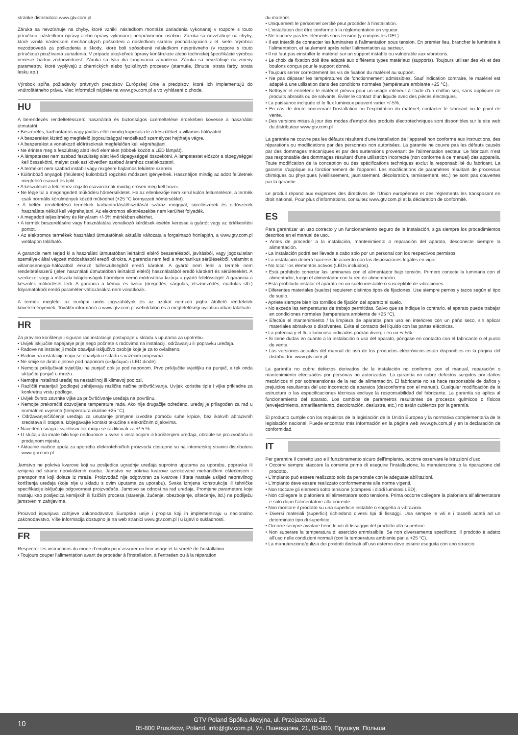stránke distribútora www.gtv.com.pl.
Záruka sa nevzťahuje na chyby, ktoré vznikli následkom montáže zariadenia vykonanej v rozpore s touto príručkou, následkom opravy alebo úpravy vykonanej neoprávnenou osobou. Záruka sa nevzťahuje na chyby, ktoré vznikli následkom mechanických poškodení a následkom skratov pochádzajúcich z el. siete. Výrobca nezodpovedá za poškodenia a škody, ktoré boli spôsobené následkom nesprávneho (v rozpore s touto príručkou) používania zariadenia. V prípade akejkoľvek úpravy konštrukcie alebo technickej špecifikácie výrobca nenesie žiadnu zodpovednosť. Záruka sa týka iba fungovania zariadenia. Záruka sa nevzťahuje na zmeny parametrov, ktoré vyplývajú z chemických alebo fyzikálnych procesov (starnutie, žltnutie, strata farby, strata lesku ap.)
Výrobok spĺňa požiadavky právnych predpisov Európskej únie a predpisov, ktoré ich implementujú do vnútroštátneho práva. Viac informácií nájdete na www.gtv.com.pl a vo vyhlásení o zhode.
HU
A berendezés rendeltetésszerű használata és biztonságos üzemeltetése érdekében kövesse a használati útmutatót.
• Beszerelés, karbantartás vagy javítás előtt mindig kapcsolja le a készüléket a villamos hálózatról.
• A beszerelést kizárólag megfelelő jogosultsággal rendelkező személyzet hajthatja végre.
• A beszerelést a vonatkozó előírásoknak megfelelően kell végrehajtani.
• Ne érintse meg a feszültség alatt lévő elemeket (többek között a LED lámpát).
• A lámpatestet nem szabad feszültség alatt lévő tápegységgel összekötni. A lámpatestet először a tápegységgel kell összekötni, melyet csak ezt követően szabad áramhoz csatlakoztatni.
• A terméket nem szabad instabil vagy rezgésre hajlamos felületre szerelni
• Különböző anyagok (felületek) különböző rögzítési módszert igényelnek. Használjon mindig az adott felületnek megfelelő csavart és tiplit.
• A készüléket a felülethez rögzítő csavaroknak mindig erősen meg kell húzni.
• Ne lépje túl a megengedett működési hőmérsékletet. Ha az ellenkezője nem kerül külön feltüntetésre, a termék csak normális körülmények között működhet (+25 °C környezeti hőmérséklet).
• A beltéri rendeltetésű termékek karbantartását/tisztítását száraz ronggyal, súrolószerek és oldószerek használata nélkül kell végrehajtani. Az elektromos alkatrészekbe nem kerülhet folyadék.
• A megadott teljesítmény és fényáram +/-5% mértékben eltérhet.
• A termék beszerelésére vagy használatára vonatkozó kérdések esetén keresse a gyártót vagy az értékesítési pontot.
• Az elektromos termékek használati útmutatóinak aktuális változata a forgalmazó honlapján, a www.gtv.com.pl weblapon található.
A garancia nem terjed ki a használati útmutatóban leírtaktól eltérő beszerelésből, javításból, vagy jogosulatlan személyek által végzett módosításból eredő károkra. A garancia nem fedi a mechanikus sérülésekből, valamint a villamosenergia-hálózatból érkező túlfeszültségből eredő károkat. A gyártó nem felel a termék nem rendeltetésszerű (jelen használati útmutatóban leírtaktól eltérő) használatából eredő károkért és sérülésekért. A szerkezet vagy a műszaki tulajdonságok bármilyen nemű módosítása kizárja a gyártó felelősségét. A garancia a készülék működését fedi. A garancia a kémiai és fizikai (öregedés, sárgulás, elszíneződés, mattulás stb.) folyamatokból eredő paraméter-változásokra nem vonatkozik.
A termék megfelel az európai uniós jogszabályok és az azokat nemzeti jogba átültető rendeletek követelményeinek. További információ a www.gtv.com.pl weboldalon és a megfelelőségi nyilatkozatban található.
HR
Za pravilno korištenje i siguran rad instalacije postupajte u skladu s uputama za upotrebu.
• Uvijek isključite napajanje prije nego počnete s radovima na instalaciji, održavanju ili popravku uređaja.
• Radove na instalaciji može obavljati isključivo osoblje koje je za to ovlašteno.
• Radovi na instalaciji mogu se obavljati u skladu s važećim propisima.
• Ne smije se dirati dijelove pod naponom (uključujući i LED diode).
• Nemojte priključivati svjetiljku na punjač dok je pod naponom. Prvo priključite svjetiljku na punjač, a tek onda uključite punjač u mrežu.
• Nemojte instalirati uređaj na nestabilnoj ili klimavoj podlozi.
• Različiti materijali (podloge) zahtijevaju različite načine pričvršćivanja. Uvijek koristite tiple i vijke prikladne za konkretnu vrstu podloge.
• Uvijek čvrsto zavrnite vijke za pričvršćivanje uređaja na površinu.
• Nemojte prekoračiti dozvoljene temperature rada. Ako nije drugačije određeno, uređaj je prilagođen za rad u normalnim uvjetima (temperatura okoline +25 °C).
• Održavanje/čišćenje uređaja za unutarnje primjene izvodite pomoću suhe krpice, bez ikakvih abrazivnih sredstava ili otapala. Izbjegavajte kontakt tekućine s električnim dijelovima.
• Navedena snaga i svjetlosni tok mogu se razlikovati za +/-5 %.
• U slučaju da imate bilo koje nedoumice u svezi s instalacijom ili korištenjem uređaja, obratite se proizvođaču ili prodajnom mjestu.
• Aktualne inačice uputa za upotrebu elektrotehničkih proizvoda dostupne su na internetskoj stranici distributera www.gtv.com.pl.
Jamstvo ne pokriva kvarove koji su posljedica ugradnje uređaja suprotno uputama za uporabu, popravka ili izmjena od strane neovlaštenih osoba. Jamstvo ne pokriva kvarove uzrokovane mehaničkim oštećenjem i prenaponima koji dolaze iz mreže. Proizvođač nije odgovoran za kvarove i štete nastale uslijed nepravilnog korištenja uređaja (koje nije u skladu s ovim uputama za uporabu). Svaka izmjena konstrukcije ili tehničke specifikacije isključuje odgovornost proizvođača. Jamstvo se odnosi na rad uređaja. Promjene parametara koje nastaju kao posljedica kemijskih ili fizičkih procesa (starenje, žućenje, obezbojenje, oštećenje, itd.) ne podliježu jamstvenim zahtjevima.
Proizvod ispunjava zahtjeve zakonodavstva Europske unije i propisa koji ih implementiraju u nacionalno zakonodavstvo. Više informacija dostupno je na web stranici www.gtv.com.pl i u izjavi o sukladnosti.
FR
Respecter les instructions du mode d’emploi pour assurer un bon usage et la sûreté de l’installation.
• Toujours couper l’alimentation avant de procéder à l’installation, à l’entretien ou à la réparation
du matériel.
• Uniquement le personnel certifié peut procéder à l’installation.
• L’installation doit être conforme à la réglementation en vigueur.
• Ne touchez pas les éléments sous tension (y compris les DEL).
• Il est interdit de connecter les luminaires à l’alimentation sous tension. En premier lieu, brancher le luminaire à l’alimentation, et seulement après relier l’alimentation au secteur.
• Il ne faut pas einstaller le matériel sur un support instable ou vulnérable aux vibrations.
• Le choix de fixation doit être adapté aux différents types matériaux (supports). Toujours utiliser des vis et des boulons conçus pour le support donné.
• Toujours serrer correctement les vis de fixation du matériel au support.
• Ne pas dépaser les températures de fonctionnement admissibles. Sauf indication contraire, le matériel est adapté à une utilisation dans des conditions normales (température ambiante +25 °C).
• Nettoyer et entretenir le matériel prévvu pour un usage intérieur à l’aide d’un chiffon sec, sans appliquer de produits abrasifs ou de solvants. Éviter le contact d’un liquide avec des pièces électriques.
• La puissance indiquée et le flux lumineux peuvent varier +/-5%.
• En cas de doute concernant l’installation ou l’exploitation du matériel, contacter le fabricant ou le point de vente.
• Des versions mises à jour des modes d’emploi des produits électrotechniques sont disponibles sur le site web du distributeur www.gtv.com.pl
La garantie ne couvre pas les défauts résultant d’une installation de l’appareil non conforme aux instructions, des réparations ou modifications par des personnes non autorisées. La garantie ne couvre pas les défauts causés par des dommages mécaniques et par des surtensions provenant de l’alimentation secteur. Le fabricant n’est pas responsable des dommages résultant d’une utilisation incorrecte (non conforme à ce manuel) des appareils. Toute modification de la conception ou des spécifications techniques exclut la responsabilité du fabricant. La garantie s’applique au fonctionnement de l’appareil. Les modifications de paramètres résultant de processus chimiques ou physiques (vieillissement, jaunissement, décoloration, ternissement, etc.) ne sont pas couvertes par la garantie.
Le produit répond aux exigences des directives de l’Union européenne et des règlements les transposant en droit national. Pour plus d’informations, consultez www.gtv.com.pl et la déclaration de conformité.
ES
Para garantizar un uso correcto y un funcionamiento seguro de la instalación, siga siempre los procedimientos descritos en el manual de uso.
• Antes de proceder a la instalación, mantenimiento o reparación del aparato, desconecte siempre la alimentación.
• La instalación podrá ser llevada a cabo solo por un personal con los respectivos permisos.
• La instalación deberá hacerse de acuerdo con las disposiciones legales en vigor.
• No tocar los elementos activos (LEDs incluidos).
• Está prohibido conectar las luminarias con el alimentador bajo tensión. Primero conecte la luminaria con el alimentador, luego el alimentador con la red de alimentación.
• Está prohibido instalar el aparato en un suelo inestable o susceptible de vibraciones.
• Diferentes materiales (suelos) requieren distintos tipos de fijaciones. Use siempre pernos y tacos según el tipo de suelo.
• Apriete siempre bien los tornillos de fijación del aparato al suelo.
• No exceda las temperaturas de trabajo permitidas. Salvo que se indique lo contrario, el aparato puede trabajar en condiciones normales (temperatura ambiente de +25 °C).
• Efectúe el mantenimiento / la limpieza de aparatos para uso en interiores con un paño seco, sin aplicar materiales abrasivos o disolventes. Evite el contacto del líquido con las partes eléctricas.
• La potencia y el flujo luminoso indicados podrán divergir en un +/-5%.
• Si tiene dudas en cuanto a la instalación o uso del aparato, póngase en contacto con el fabricante o el punto de venta.
• Las versiones actuales del manual de uso de los productos electrónicos están disponibles en la página del distribuidor: www.gtv.com.pl
La garantía no cubre defectos derivados de la instalación no conforme con el manual, reparación o mantenimiento efectuados por personas no autorizadas. La garantía no cubre defectos surgidos por daños mecánicos ni por sobretensiones de la red de alimentación. El fabricante no se hace responsable de daños y prejuicios resultantes del uso incorrecto de aparatos (desconforme con el manual). Cualquier modificación de la estructura o las especificaciones técnicas excluye la responsabilidad del fabricante. La garantía se aplica al funcionamiento del aparato. Los cambios de parámetros resultantes de procesos químicos o físicos (envejecimiento, amarilleamiento, decoloración, deslustre, etc.) no están cubiertos por la garantía.
El producto cumple con los requisitos de la legislación de la Unión Europea y la normativa complementaria de la legislación nacional. Puede encontrar más información en la página web www.gtv.com.pl y en la declaración de conformidad.
IT
Per garantire il corretto uso e il funzionamento sicuro dell’impianto, occorre osservare le istruzioni d’uso.
• Occorre sempre staccare la corrente prima di eseguire l’installazione, la manutenzione o la riparazione del prodotto.
• L’impianto può essere realizzato solo da personale con le adeguate abilitazioni.
• L’impianto deve essere realizzato conformemente alle norme vigenti.
• Non toccare gli elementi sotto tensione (compresi i diodi luminosi LED).
• Non collegare la plafoniera all’alimentatore sotto tensione. Prima occorre collegare la plafoniera all’alimentatore e solo dopo l’alimentatore alla corrente.
• Non montare il prodotto su una superficie instabile o soggetta a vibrazioni.
• Diversi materiali (superfici) richiedono diversi tipi di fissaggi. Usa sempre le viti e i tasselli adatti ad un determinato tipo di superficie.
• Occorre sempre avvitare bene le viti di fissaggio del prodotto alla superficie.
• Non superare la temperatura di esercizio ammissibile. Se non diversamente specificato, il prodotto è adatto all’uso nelle condizioni normali (con la temperatura ambiente pari a +25 °C).
• La manutenzione/pulizia dei prodotti dedicati all’uso esterno deve essere eseguita con uno straccio
10
GTV Poland Spółka Akcyjna, ul. Przejazdowa 21,
05-800 Pruszkow, Poland, info@gtv.com.pl, Ул. Пшеяздова, 21, 05-800, Прушкув, Польша